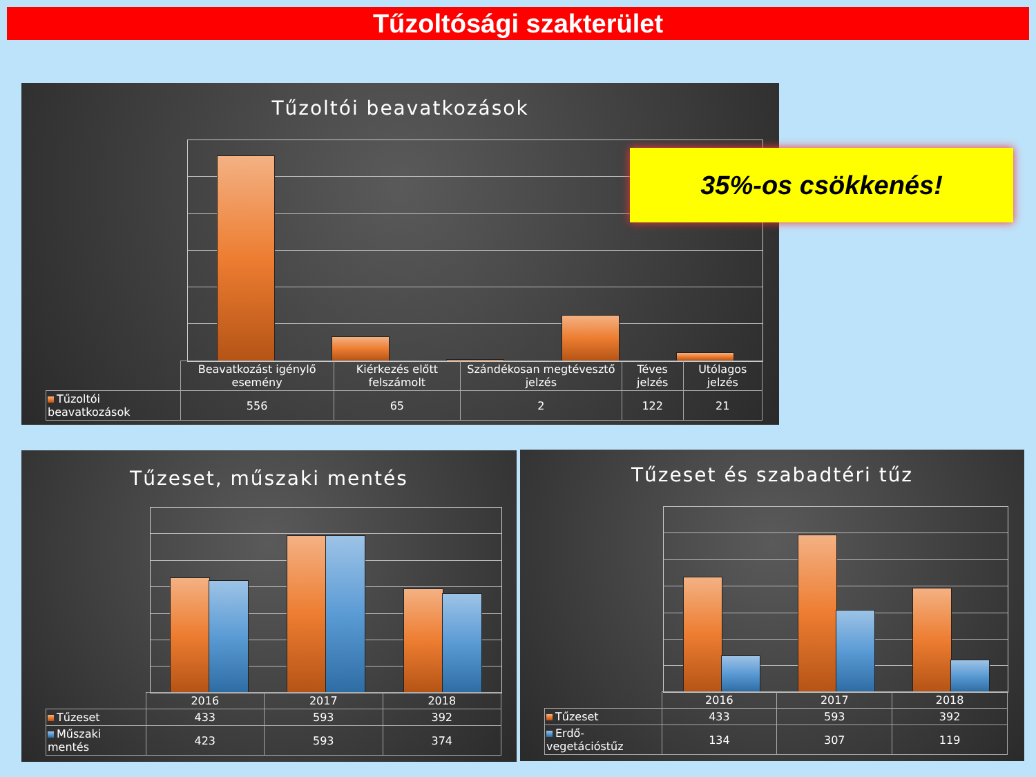Tűzoltósági szakterület
Tűzoltói beavatkozások
| | Beavatkozást igénylő esemény | Kiérkezés előtt felszámolt | Szándékosan megtévesztő jelzés | Téves jelzés | Utólagos jelzés |
| --- | --- | --- | --- | --- | --- |
| Tűzoltói beavatkozások | 556 | 65 | 2 | 122 | 21 |
35%-os csökkenés!
Tűzeset, műszaki mentés
| | 2016 | 2017 | 2018 |
| --- | --- | --- | --- |
| Tűzeset | 433 | 593 | 392 |
| Műszaki mentés | 423 | 593 | 374 |
Tűzeset és szabadtéri tűz
| | 2016 | 2017 | 2018 |
| --- | --- | --- | --- |
| Tűzeset | 433 | 593 | 392 |
| Erdő-vegetációstűz | 134 | 307 | 119 |